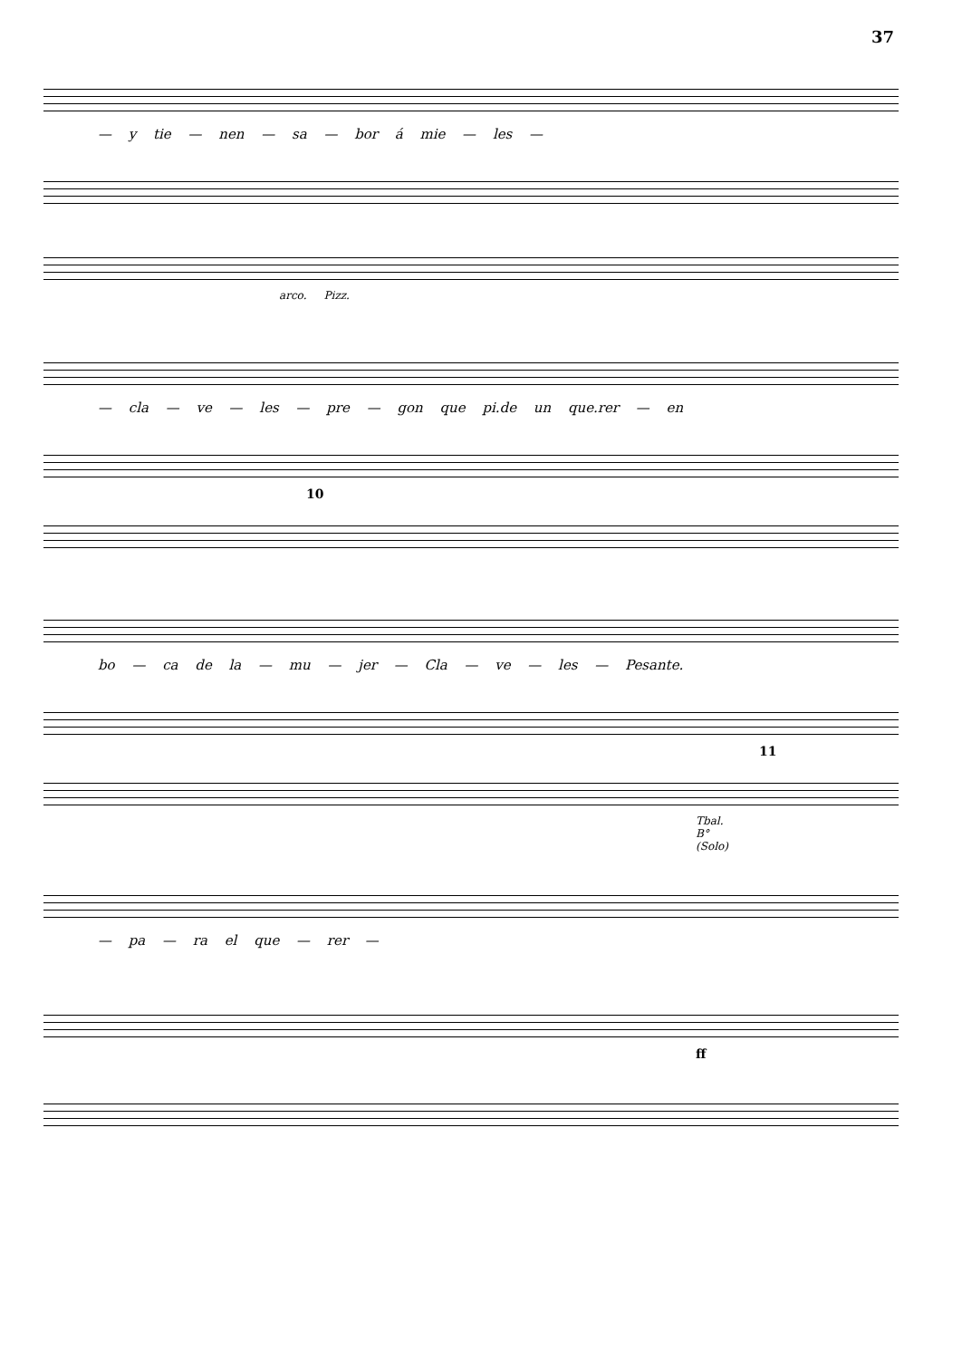37
— y tie — nen — sa — bor á mie — les —
arco. Pizz.
— cla — ve — les — pre — gon que pi.de un que.rer — en
10
bo — ca de la — mu — jer — Cla — ve — les — Pesante.
11
Tbal. B° (Solo)
— pa — ra el que — rer —
ff